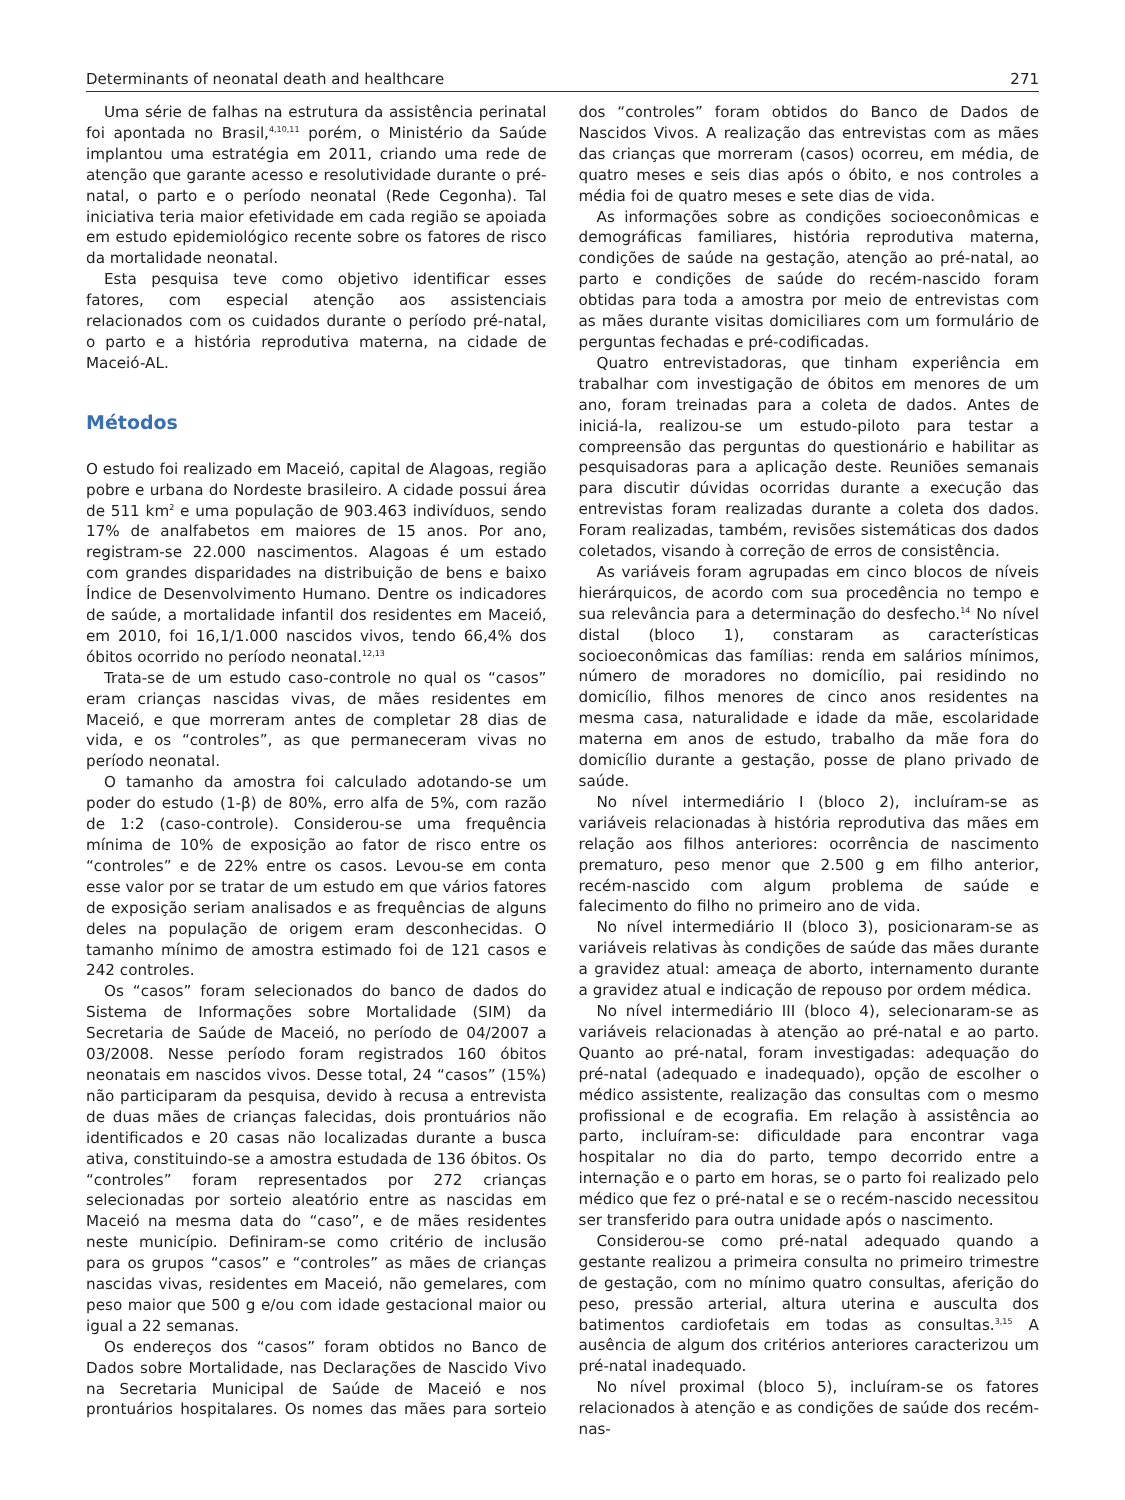Determinants of neonatal death and healthcare 271
Uma série de falhas na estrutura da assistência perinatal foi apontada no Brasil,<sup>4,10,11</sup> porém, o Ministério da Saúde implantou uma estratégia em 2011, criando uma rede de atenção que garante acesso e resolutividade durante o pré-natal, o parto e o período neonatal (Rede Cegonha). Tal iniciativa teria maior efetividade em cada região se apoiada em estudo epidemiológico recente sobre os fatores de risco da mortalidade neonatal.
Esta pesquisa teve como objetivo identificar esses fatores, com especial atenção aos assistenciais relacionados com os cuidados durante o período pré-natal, o parto e a história reprodutiva materna, na cidade de Maceió-AL.
Métodos
O estudo foi realizado em Maceió, capital de Alagoas, região pobre e urbana do Nordeste brasileiro. A cidade possui área de 511 km<sup>2</sup> e uma população de 903.463 indivíduos, sendo 17% de analfabetos em maiores de 15 anos. Por ano, registram-se 22.000 nascimentos. Alagoas é um estado com grandes disparidades na distribuição de bens e baixo Índice de Desenvolvimento Humano. Dentre os indicadores de saúde, a mortalidade infantil dos residentes em Maceió, em 2010, foi 16,1/1.000 nascidos vivos, tendo 66,4% dos óbitos ocorrido no período neonatal.<sup>12,13</sup>
Trata-se de um estudo caso-controle no qual os “casos” eram crianças nascidas vivas, de mães residentes em Maceió, e que morreram antes de completar 28 dias de vida, e os “controles”, as que permaneceram vivas no período neonatal.
O tamanho da amostra foi calculado adotando-se um poder do estudo (1-β) de 80%, erro alfa de 5%, com razão de 1:2 (caso-controle). Considerou-se uma frequência mínima de 10% de exposição ao fator de risco entre os “controles” e de 22% entre os casos. Levou-se em conta esse valor por se tratar de um estudo em que vários fatores de exposição seriam analisados e as frequências de alguns deles na população de origem eram desconhecidas. O tamanho mínimo de amostra estimado foi de 121 casos e 242 controles.
Os “casos” foram selecionados do banco de dados do Sistema de Informações sobre Mortalidade (SIM) da Secretaria de Saúde de Maceió, no período de 04/2007 a 03/2008. Nesse período foram registrados 160 óbitos neonatais em nascidos vivos. Desse total, 24 “casos” (15%) não participaram da pesquisa, devido à recusa a entrevista de duas mães de crianças falecidas, dois prontuários não identificados e 20 casas não localizadas durante a busca ativa, constituindo-se a amostra estudada de 136 óbitos. Os “controles” foram representados por 272 crianças selecionadas por sorteio aleatório entre as nascidas em Maceió na mesma data do “caso”, e de mães residentes neste município. Definiram-se como critério de inclusão para os grupos “casos” e “controles” as mães de crianças nascidas vivas, residentes em Maceió, não gemelares, com peso maior que 500 g e/ou com idade gestacional maior ou igual a 22 semanas.
Os endereços dos “casos” foram obtidos no Banco de Dados sobre Mortalidade, nas Declarações de Nascido Vivo na Secretaria Municipal de Saúde de Maceió e nos prontuários hospitalares. Os nomes das mães para sorteio dos “controles” foram obtidos do Banco de Dados de Nascidos Vivos. A realização das entrevistas com as mães das crianças que morreram (casos) ocorreu, em média, de quatro meses e seis dias após o óbito, e nos controles a média foi de quatro meses e sete dias de vida.
As informações sobre as condições socioeconômicas e demográficas familiares, história reprodutiva materna, condições de saúde na gestação, atenção ao pré-natal, ao parto e condições de saúde do recém-nascido foram obtidas para toda a amostra por meio de entrevistas com as mães durante visitas domiciliares com um formulário de perguntas fechadas e pré-codificadas.
Quatro entrevistadoras, que tinham experiência em trabalhar com investigação de óbitos em menores de um ano, foram treinadas para a coleta de dados. Antes de iniciá-la, realizou-se um estudo-piloto para testar a compreensão das perguntas do questionário e habilitar as pesquisadoras para a aplicação deste. Reuniões semanais para discutir dúvidas ocorridas durante a execução das entrevistas foram realizadas durante a coleta dos dados. Foram realizadas, também, revisões sistemáticas dos dados coletados, visando à correção de erros de consistência.
As variáveis foram agrupadas em cinco blocos de níveis hierárquicos, de acordo com sua procedência no tempo e sua relevância para a determinação do desfecho.<sup>14</sup> No nível distal (bloco 1), constaram as características socioeconômicas das famílias: renda em salários mínimos, número de moradores no domicílio, pai residindo no domicílio, filhos menores de cinco anos residentes na mesma casa, naturalidade e idade da mãe, escolaridade materna em anos de estudo, trabalho da mãe fora do domicílio durante a gestação, posse de plano privado de saúde.
No nível intermediário I (bloco 2), incluíram-se as variáveis relacionadas à história reprodutiva das mães em relação aos filhos anteriores: ocorrência de nascimento prematuro, peso menor que 2.500 g em filho anterior, recém-nascido com algum problema de saúde e falecimento do filho no primeiro ano de vida.
No nível intermediário II (bloco 3), posicionaram-se as variáveis relativas às condições de saúde das mães durante a gravidez atual: ameaça de aborto, internamento durante a gravidez atual e indicação de repouso por ordem médica.
No nível intermediário III (bloco 4), selecionaram-se as variáveis relacionadas à atenção ao pré-natal e ao parto. Quanto ao pré-natal, foram investigadas: adequação do pré-natal (adequado e inadequado), opção de escolher o médico assistente, realização das consultas com o mesmo profissional e de ecografia. Em relação à assistência ao parto, incluíram-se: dificuldade para encontrar vaga hospitalar no dia do parto, tempo decorrido entre a internação e o parto em horas, se o parto foi realizado pelo médico que fez o pré-natal e se o recém-nascido necessitou ser transferido para outra unidade após o nascimento.
Considerou-se como pré-natal adequado quando a gestante realizou a primeira consulta no primeiro trimestre de gestação, com no mínimo quatro consultas, aferição do peso, pressão arterial, altura uterina e ausculta dos batimentos cardiofetais em todas as consultas.<sup>3,15</sup> A ausência de algum dos critérios anteriores caracterizou um pré-natal inadequado.
No nível proximal (bloco 5), incluíram-se os fatores relacionados à atenção e as condições de saúde dos recém-nas-